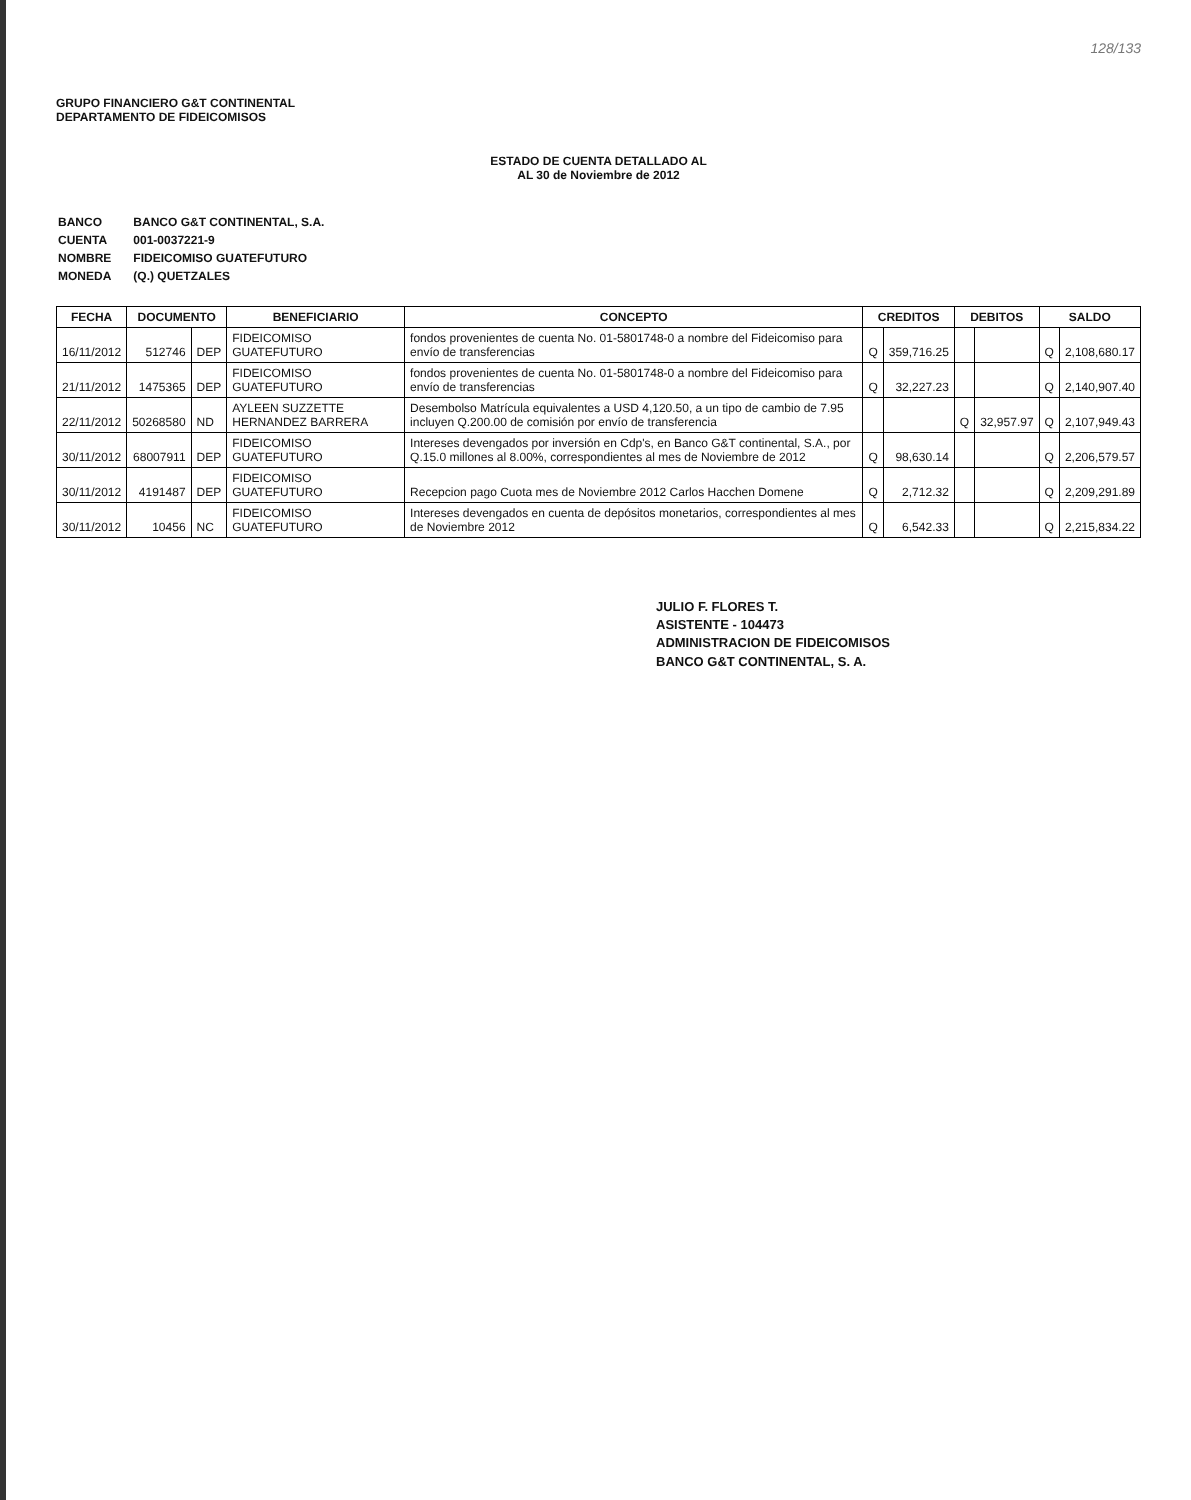128/133
GRUPO FINANCIERO G&T CONTINENTAL
DEPARTAMENTO DE FIDEICOMISOS
ESTADO DE CUENTA DETALLADO AL
AL 30 de Noviembre de 2012
| BANCO | BANCO G&T CONTINENTAL, S.A. |
| CUENTA | 001-0037221-9 |
| NOMBRE | FIDEICOMISO GUATEFUTURO |
| MONEDA | (Q.) QUETZALES |
| FECHA | DOCUMENTO | | BENEFICIARIO | CONCEPTO | CREDITOS | | DEBITOS | | SALDO | |
| --- | --- | --- | --- | --- | --- | --- | --- | --- | --- | --- |
| 16/11/2012 | 512746 | DEP | FIDEICOMISO GUATEFUTURO | fondos provenientes de cuenta No. 01-5801748-0 a nombre del Fideicomiso para envío de transferencias | Q | 359,716.25 | | | Q | 2,108,680.17 |
| 21/11/2012 | 1475365 | DEP | FIDEICOMISO GUATEFUTURO | fondos provenientes de cuenta No. 01-5801748-0 a nombre del Fideicomiso para envío de transferencias | Q | 32,227.23 | | | Q | 2,140,907.40 |
| 22/11/2012 | 50268580 | ND | AYLEEN SUZZETTE HERNANDEZ BARRERA | Desembolso Matrícula equivalentes a USD 4,120.50, a un tipo de cambio de 7.95 incluyen Q.200.00 de comisión por envío de transferencia | | | Q | 32,957.97 | Q | 2,107,949.43 |
| 30/11/2012 | 68007911 | DEP | FIDEICOMISO GUATEFUTURO | Intereses devengados por inversión en Cdp's, en Banco G&T continental, S.A., por Q.15.0 millones al 8.00%, correspondientes al mes de Noviembre de 2012 | Q | 98,630.14 | | | Q | 2,206,579.57 |
| 30/11/2012 | 4191487 | DEP | FIDEICOMISO GUATEFUTURO | Recepcion pago Cuota mes de Noviembre 2012 Carlos Hacchen Domene | Q | 2,712.32 | | | Q | 2,209,291.89 |
| 30/11/2012 | 10456 | NC | FIDEICOMISO GUATEFUTURO | Intereses devengados en cuenta de depósitos monetarios, correspondientes al mes de Noviembre 2012 | Q | 6,542.33 | | | Q | 2,215,834.22 |
JULIO F. FLORES T.
ASISTENTE - 104473
ADMINISTRACION DE FIDEICOMISOS
BANCO G&T CONTINENTAL, S. A.